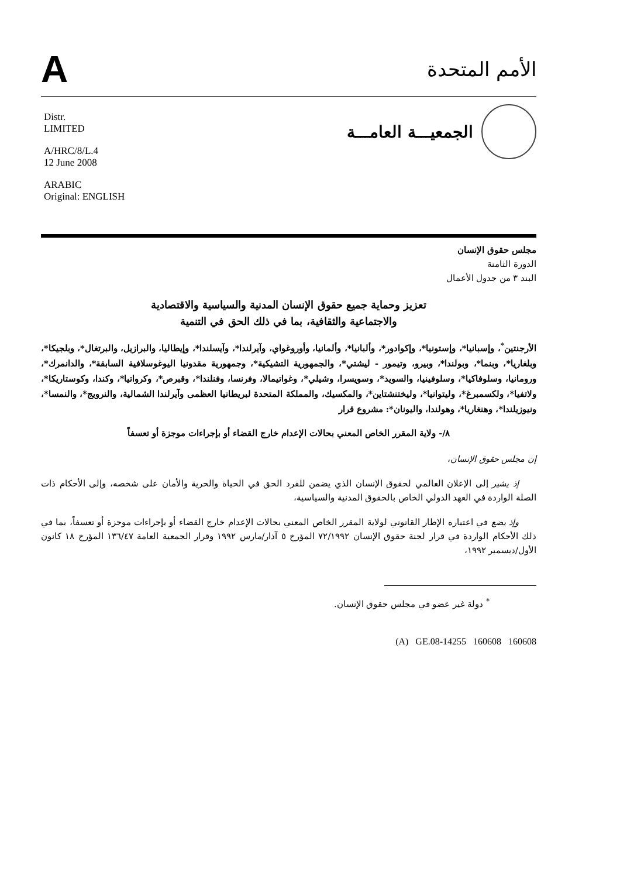A
الأمم المتحدة
Distr.
LIMITED
A/HRC/8/L.4
12 June 2008
ARABIC
Original: ENGLISH
الجمعيـــة العامـــة
مجلس حقوق الإنسان
الدورة الثامنة
البند ٣ من جدول الأعمال
تعزيز وحماية جميع حقوق الإنسان المدنية والسياسية والاقتصادية
والاجتماعية والثقافية، بما في ذلك الحق في التنمية
الأرجنتين<sup>*</sup>، وإسبانيا*، وإستونيا*، وإكوادور*، وألبانيا*، وألمانيا، وأوروغواي، وآيرلندا*، وآيسلندا*، وإيطاليا، والبرازيل، والبرتغال*، وبلجيكا*، وبلغاريا*، وبنما*، وبولندا*، وبيرو، وتيمور - ليشتي*، والجمهورية التشيكية*، وجمهورية مقدونيا اليوغوسلافية السابقة*، والدانمرك*، ورومانيا، وسلوفاكيا*، وسلوفينيا، والسويد*، وسويسرا، وشيلي*، وغواتيمالا، وفرنسا، وفنلندا*، وقبرص*، وكرواتيا*، وكندا، وكوستاريكا*، ولاتفيا*، ولكسمبرغ*، وليتوانيا*، وليختنشتاين*، والمكسيك، والمملكة المتحدة لبريطانيا العظمى وآيرلندا الشمالية، والنرويج*، والنمسا*، ونيوزيلندا*، وهنغاريا*، وهولندا، واليونان*: مشروع قرار
٨/- ولاية المقرر الخاص المعني بحالات الإعدام خارج القضاء أو بإجراءات موجزة أو تعسفاً
إن مجلس حقوق الإنسان،
إذ يشير إلى الإعلان العالمي لحقوق الإنسان الذي يضمن للفرد الحق في الحياة والحرية والأمان على شخصه، وإلى الأحكام ذات الصلة الواردة في العهد الدولي الخاص بالحقوق المدنية والسياسية،
وإذ يضع في اعتباره الإطار القانوني لولاية المقرر الخاص المعني بحالات الإعدام خارج القضاء أو بإجراءات موجزة أو تعسفاً، بما في ذلك الأحكام الواردة في قرار لجنة حقوق الإنسان ٧٢/١٩٩٢ المؤرخ ٥ آذار/مارس ١٩٩٢ وقرار الجمعية العامة ١٣٦/٤٧ المؤرخ ١٨ كانون الأول/ديسمبر ١٩٩٢،
<sup>*</sup> دولة غير عضو في مجلس حقوق الإنسان.
(A) GE.08-14255 160608 160608